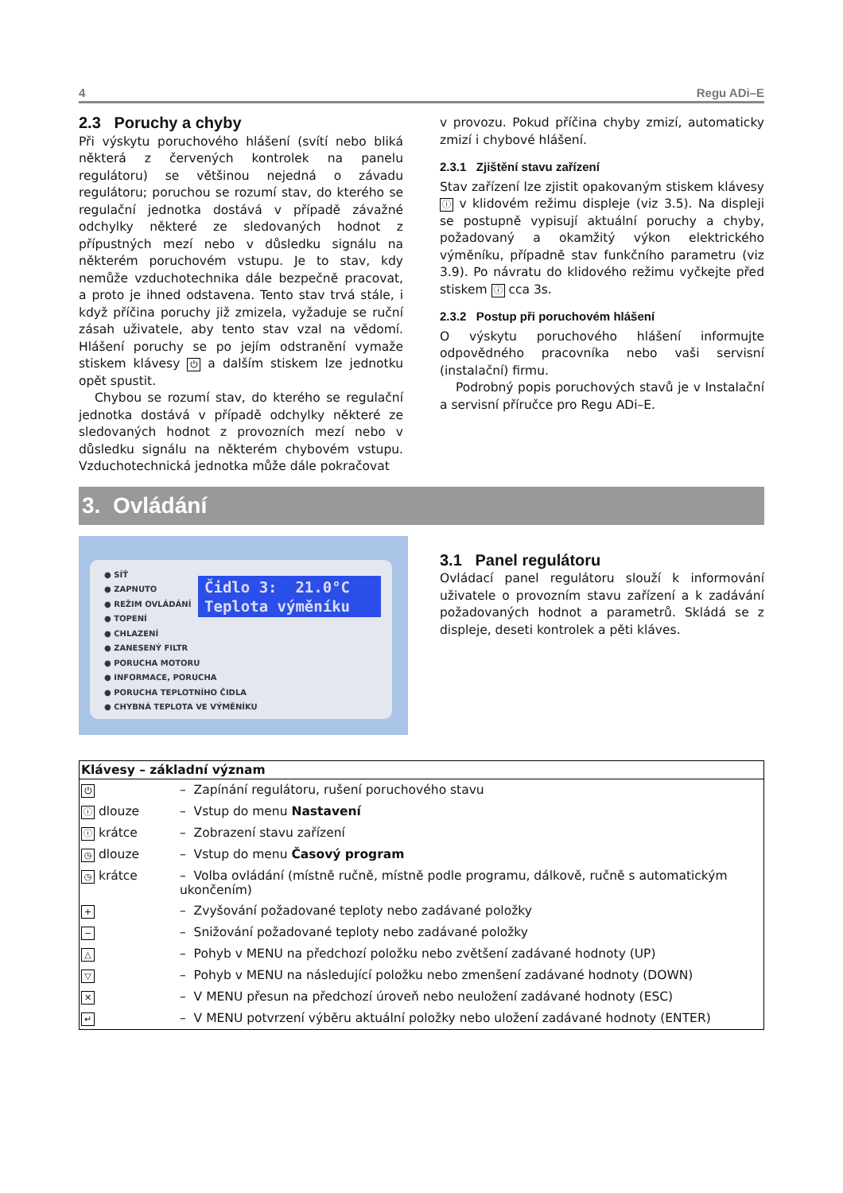4 Regu ADi–E
2.3 Poruchy a chyby
Při výskytu poruchového hlášení (svítí nebo bliká některá z červených kontrolek na panelu regulátoru) se většinou nejedná o závadu regulátoru; poruchou se rozumí stav, do kterého se regulační jednotka dostává v případě závažné odchylky některé ze sledovaných hodnot z přípustných mezí nebo v důsledku signálu na některém poruchovém vstupu. Je to stav, kdy nemůže vzduchotechnika dále bezpečně pracovat, a proto je ihned odstavena. Tento stav trvá stále, i když příčina poruchy již zmizela, vyžaduje se ruční zásah uživatele, aby tento stav vzal na vědomí. Hlášení poruchy se po jejím odstranění vymaže stiskem klávesy ⏻ a dalším stiskem lze jednotku opět spustit.
Chybou se rozumí stav, do kterého se regulační jednotka dostává v případě odchylky některé ze sledovaných hodnot z provozních mezí nebo v důsledku signálu na některém chybovém vstupu. Vzduchotechnická jednotka může dále pokračovat
v provozu. Pokud příčina chyby zmizí, automaticky zmizí i chybové hlášení.
2.3.1 Zjištění stavu zařízení
Stav zařízení lze zjistit opakovaným stiskem klávesy ⓘ v klidovém režimu displeje (viz 3.5). Na displeji se postupně vypisují aktuální poruchy a chyby, požadovaný a okamžitý výkon elektrického výměníku, případně stav funkčního parametru (viz 3.9). Po návratu do klidového režimu vyčkejte před stiskem ⓘ cca 3s.
2.3.2 Postup při poruchovém hlášení
O výskytu poruchového hlášení informujte odpovědného pracovníka nebo vaši servisní (instalační) firmu.
Podrobný popis poruchových stavů je v Instalační a servisní příručce pro Regu ADi–E.
3. Ovládání
● SÍŤ
● ZAPNUTO
● REŽIM OVLÁDÁNÍ
● TOPENÍ
● CHLAZENÍ
● ZANESENÝ FILTR
● PORUCHA MOTORU
● INFORMACE, PORUCHA
● PORUCHA TEPLOTNÍHO ČIDLA
● CHYBNÁ TEPLOTA VE VÝMĚNÍKU
Čidlo 3: 21.0°C
Teplota výměníku
3.1 Panel regulátoru
Ovládací panel regulátoru slouží k informování uživatele o provozním stavu zařízení a k zadávání požadovaných hodnot a parametrů. Skládá se z displeje, deseti kontrolek a pěti kláves.
| Klávesy – základní význam | |
| --- | --- |
| ⏻ | – Zapínání regulátoru, rušení poruchového stavu |
| ⓘ dlouze | – Vstup do menu Nastavení |
| ⓘ krátce | – Zobrazení stavu zařízení |
| ◷ dlouze | – Vstup do menu Časový program |
| ◷ krátce | – Volba ovládání (místně ručně, místně podle programu, dálkově, ručně s automatickým ukončením) |
| + | – Zvyšování požadované teploty nebo zadávané položky |
| − | – Snižování požadované teploty nebo zadávané položky |
| △ | – Pohyb v MENU na předchozí položku nebo zvětšení zadávané hodnoty (UP) |
| ▽ | – Pohyb v MENU na následující položku nebo zmenšení zadávané hodnoty (DOWN) |
| ✕ | – V MENU přesun na předchozí úroveň nebo neuložení zadávané hodnoty (ESC) |
| ↵ | – V MENU potvrzení výběru aktuální položky nebo uložení zadávané hodnoty (ENTER) |